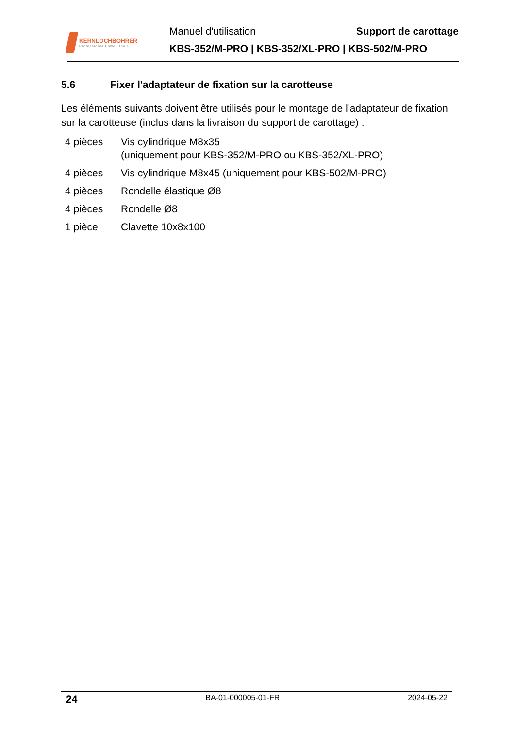KERNLOCHBOHRER
Professional Power Tools
Manuel d'utilisation Support de carottage
KBS-352/M-PRO | KBS-352/XL-PRO | KBS-502/M-PRO
5.6 Fixer l'adaptateur de fixation sur la carotteuse
Les éléments suivants doivent être utilisés pour le montage de l'adaptateur de fixation sur la carotteuse (inclus dans la livraison du support de carottage) :
| 4 pièces | Vis cylindrique M8x35 (uniquement pour KBS-352/M-PRO ou KBS-352/XL-PRO) |
| 4 pièces | Vis cylindrique M8x45 (uniquement pour KBS-502/M-PRO) |
| 4 pièces | Rondelle élastique Ø8 |
| 4 pièces | Rondelle Ø8 |
| 1 pièce | Clavette 10x8x100 |
24 BA-01-000005-01-FR 2024-05-22